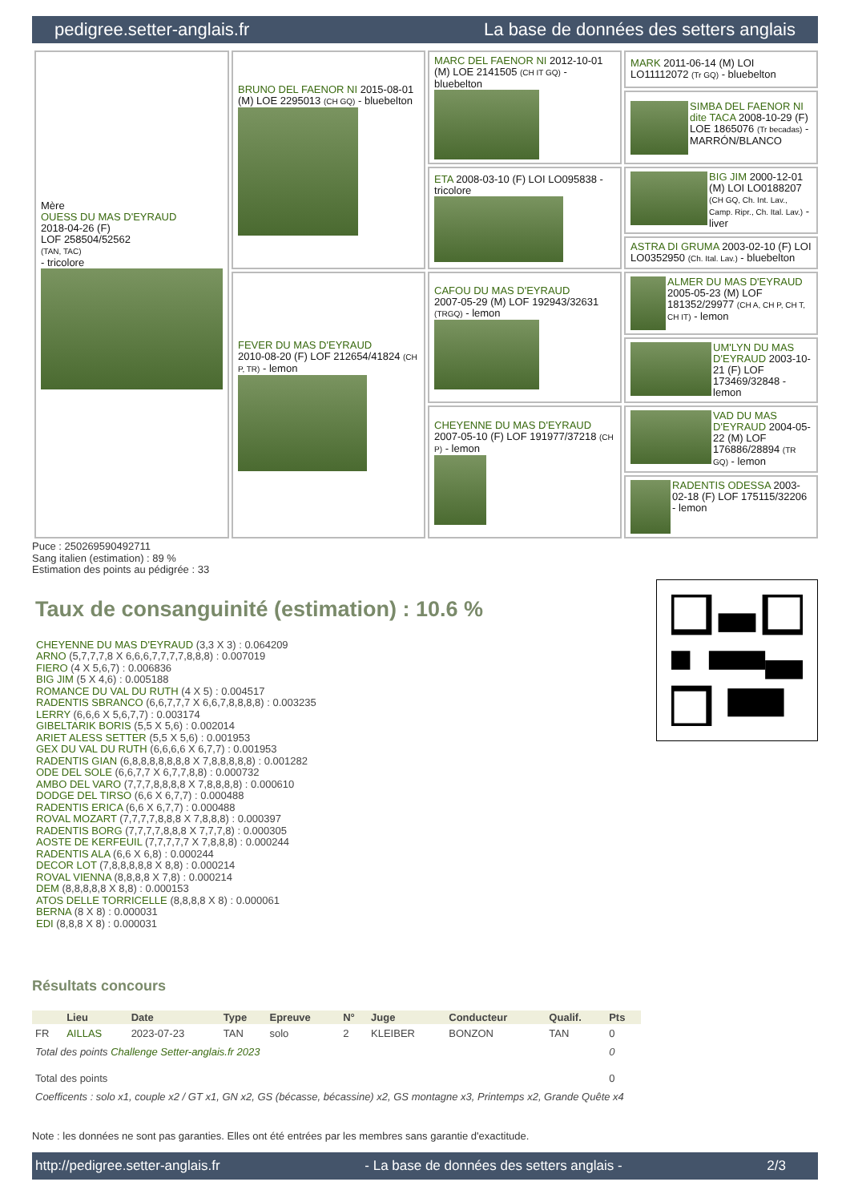pedigree.setter-anglais.fr La base de données des setters anglais
| Mère OUESS DU MAS D'EYRAUD 2018-04-26 (F) LOF 258504/52562 (TAN, TAC) - tricolore | BRUNO DEL FAENOR NI 2015-08-01 (M) LOE 2295013 (CH GQ) - bluebelton | MARC DEL FAENOR NI 2012-10-01 (M) LOE 2141505 (CH IT GQ) - bluebelton | MARK 2011-06-14 (M) LOI LO11112072 (Tr GQ) - bluebelton |
| | | | SIMBA DEL FAENOR NI dite TACA 2008-10-29 (F) LOE 1865076 (Tr becadas) - MARRÓN/BLANCO |
| | | ETA 2008-03-10 (F) LOI LO095838 - tricolore | BIG JIM 2000-12-01 (M) LOI LO0188207 (CH GQ, Ch. Int. Lav., Camp. Ripr., Ch. Ital. Lav.) - liver |
| | | | ASTRA DI GRUMA 2003-02-10 (F) LOI LO0352950 (Ch. Ital. Lav.) - bluebelton |
| | FEVER DU MAS D'EYRAUD 2010-08-20 (F) LOF 212654/41824 (CH P, TR) - lemon | CAFOU DU MAS D'EYRAUD 2007-05-29 (M) LOF 192943/32631 (TRGQ) - lemon | ALMER DU MAS D'EYRAUD 2005-05-23 (M) LOF 181352/29977 (CH A, CH P, CH T, CH IT) - lemon |
| | | | UM'LYN DU MAS D'EYRAUD 2003-10-21 (F) LOF 173469/32848 - lemon |
| | | CHEYENNE DU MAS D'EYRAUD 2007-05-10 (F) LOF 191977/37218 (CH P) - lemon | VAD DU MAS D'EYRAUD 2004-05-22 (M) LOF 176886/28894 (TR GQ) - lemon |
| | | | RADENTIS ODESSA 2003-02-18 (F) LOF 175115/32206 - lemon |
Puce : 250269590492711
Sang italien (estimation) : 89 %
Estimation des points au pédigrée : 33
Taux de consanguinité (estimation) : 10.6 %
CHEYENNE DU MAS D'EYRAUD (3,3 X 3) : 0.064209
ARNO (5,7,7,7,8 X 6,6,6,7,7,7,7,8,8,8) : 0.007019
FIERO (4 X 5,6,7) : 0.006836
BIG JIM (5 X 4,6) : 0.005188
ROMANCE DU VAL DU RUTH (4 X 5) : 0.004517
RADENTIS SBRANCO (6,6,7,7,7 X 6,6,7,8,8,8,8) : 0.003235
LERRY (6,6,6 X 5,6,7,7) : 0.003174
GIBELTARIK BORIS (5,5 X 5,6) : 0.002014
ARIET ALESS SETTER (5,5 X 5,6) : 0.001953
GEX DU VAL DU RUTH (6,6,6,6 X 6,7,7) : 0.001953
RADENTIS GIAN (6,8,8,8,8,8,8,8 X 7,8,8,8,8,8) : 0.001282
ODE DEL SOLE (6,6,7,7 X 6,7,7,8,8) : 0.000732
AMBO DEL VARO (7,7,7,8,8,8,8 X 7,8,8,8,8) : 0.000610
DODGE DEL TIRSO (6,6 X 6,7,7) : 0.000488
RADENTIS ERICA (6,6 X 6,7,7) : 0.000488
ROVAL MOZART (7,7,7,7,8,8,8 X 7,8,8,8) : 0.000397
RADENTIS BORG (7,7,7,7,8,8,8 X 7,7,7,8) : 0.000305
AOSTE DE KERFEUIL (7,7,7,7,7 X 7,8,8,8) : 0.000244
RADENTIS ALA (6,6 X 6,8) : 0.000244
DECOR LOT (7,8,8,8,8,8 X 8,8) : 0.000214
ROVAL VIENNA (8,8,8,8 X 7,8) : 0.000214
DEM (8,8,8,8,8 X 8,8) : 0.000153
ATOS DELLE TORRICELLE (8,8,8,8 X 8) : 0.000061
BERNA (8 X 8) : 0.000031
EDI (8,8,8 X 8) : 0.000031
Résultats concours
| | Lieu | Date | Type | Epreuve | N° | Juge | Conducteur | Qualif. | Pts |
| --- | --- | --- | --- | --- | --- | --- | --- | --- | --- |
| FR | AILLAS | 2023-07-23 | TAN | solo | 2 | KLEIBER | BONZON | TAN | 0 |
| Total des points Challenge Setter-anglais.fr 2023 | | | | | | | | | 0 |
| Total des points | | | | | | | | | 0 |
| Coefficents : solo x1, couple x2 / GT x1, GN x2, GS (bécasse, bécassine) x2, GS montagne x3, Printemps x2, Grande Quête x4 | | | | | | | | | |
Note : les données ne sont pas garanties. Elles ont été entrées par les membres sans garantie d'exactitude.
http://pedigree.setter-anglais.fr - La base de données des setters anglais - 2/3